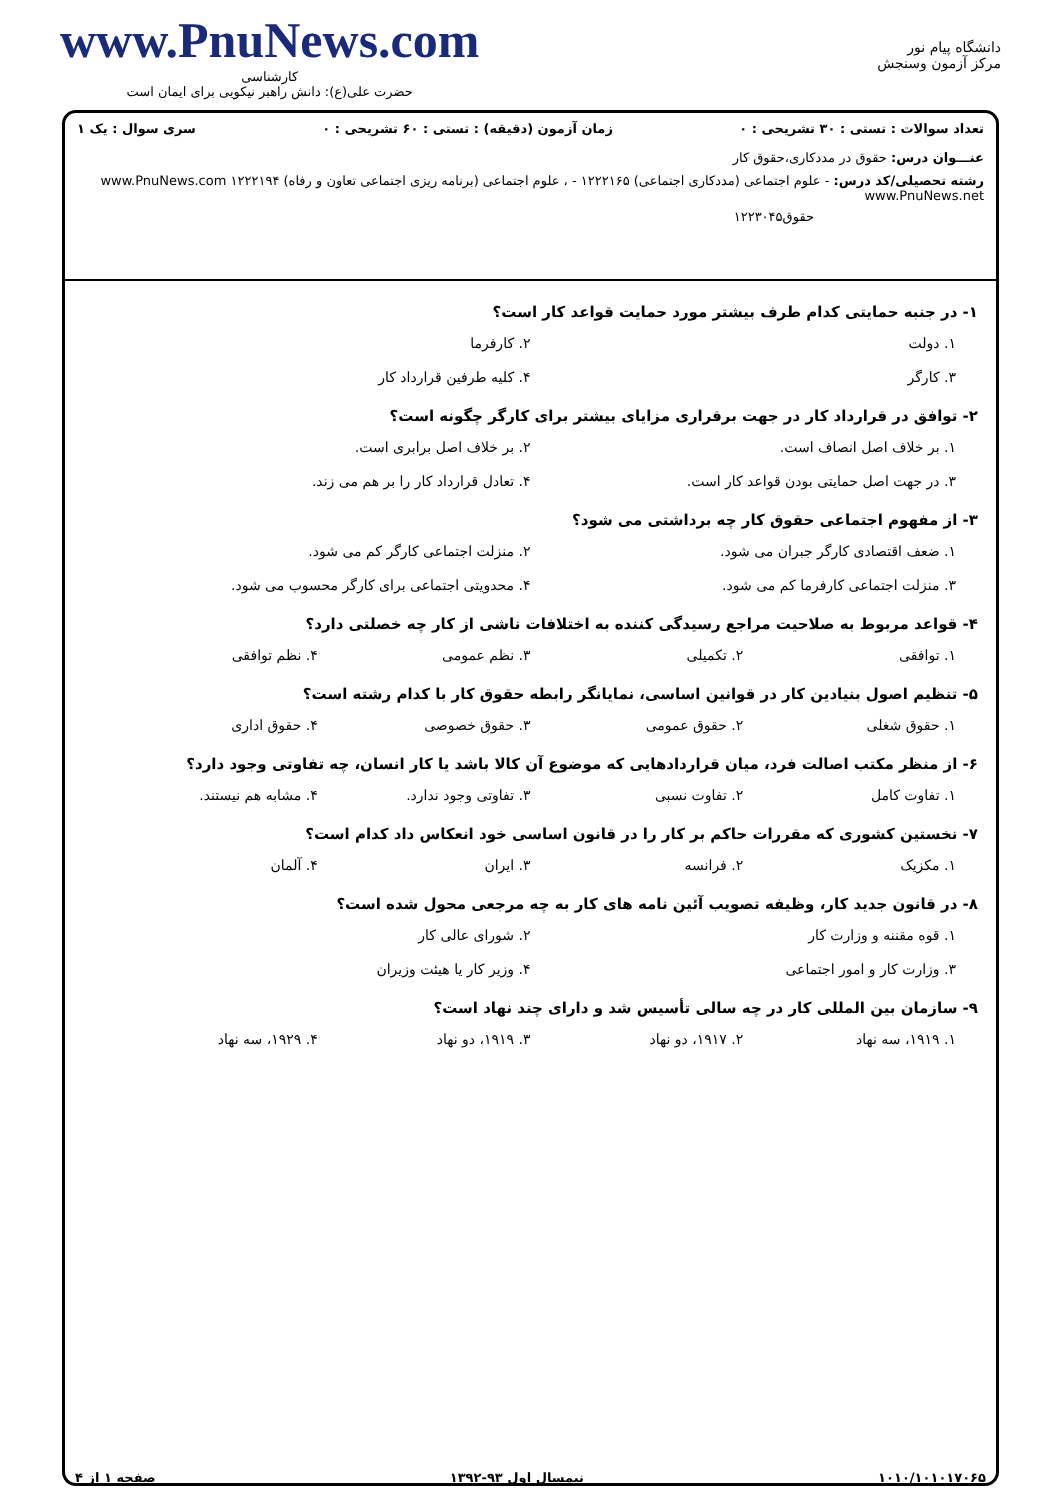دانشگاه پیام نور
مرکز آزمون وسنجش
www.PnuNews.com
کارشناسی
حضرت علی(ع): دانش راهبر نیکویی برای ایمان است
تعداد سوالات : تستی : ۳۰ تشریحی : ۰ زمان آزمون (دقیقه) : تستی : ۶۰ تشریحی : ۰ سری سوال : یک ۱
عنـــوان درس: حقوق در مددکاری،حقوق کار
رشته تحصیلی/کد درس: - علوم اجتماعی (مددکاری اجتماعی) ۱۲۲۲۱۶۵ - ، علوم اجتماعی (برنامه ریزی اجتماعی تعاون و رفاه) ۱۲۲۲۱۹۴ www.PnuNews.com www.PnuNews.net
حقوق۱۲۲۳۰۴۵
۱- در جنبه حمایتی کدام طرف بیشتر مورد حمایت قواعد کار است؟
۱. دولت ۲. کارفرما ۳. کارگر ۴. کلیه طرفین قرارداد کار
۲- توافق در قرارداد کار در جهت برقراری مزایای بیشتر برای کارگر چگونه است؟
۱. بر خلاف اصل انصاف است. ۲. بر خلاف اصل برابری است. ۳. در جهت اصل حمایتی بودن قواعد کار است. ۴. تعادل قرارداد کار را بر هم می زند.
۳- از مفهوم اجتماعی حقوق کار چه برداشتی می شود؟
۱. ضعف اقتصادی کارگر جبران می شود. ۲. منزلت اجتماعی کارگر کم می شود. ۳. منزلت اجتماعی کارفرما کم می شود. ۴. محدویتی اجتماعی برای کارگر محسوب می شود.
۴- قواعد مربوط به صلاحیت مراجع رسیدگی کننده به اختلافات ناشی از کار چه خصلتی دارد؟
۱. توافقی ۲. تکمیلی ۳. نظم عمومی ۴. نظم توافقی
۵- تنظیم اصول بنیادین کار در قوانین اساسی، نمایانگر رابطه حقوق کار با کدام رشته است؟
۱. حقوق شغلی ۲. حقوق عمومی ۳. حقوق خصوصی ۴. حقوق اداری
۶- از منظر مکتب اصالت فرد، میان قراردادهایی که موضوع آن کالا باشد یا کار انسان، چه تفاوتی وجود دارد؟
۱. تفاوت کامل ۲. تفاوت نسبی ۳. تفاوتی وجود ندارد. ۴. مشابه هم نیستند.
۷- نخستین کشوری که مقررات حاکم بر کار را در قانون اساسی خود انعکاس داد کدام است؟
۱. مکزیک ۲. فرانسه ۳. ایران ۴. آلمان
۸- در قانون جدید کار، وظیفه تصویب آئین نامه های کار به چه مرجعی محول شده است؟
۱. قوه مقننه و وزارت کار ۲. شورای عالی کار ۳. وزارت کار و امور اجتماعی ۴. وزیر کار یا هیئت وزیران
۹- سازمان بین المللی کار در چه سالی تأسیس شد و دارای چند نهاد است؟
۱. ۱۹۱۹، سه نهاد ۲. ۱۹۱۷، دو نهاد ۳. ۱۹۱۹، دو نهاد ۴. ۱۹۲۹، سه نهاد
۱۰۱۰/۱۰۱۰۱۷۰۶۵ نیمسال اول ۹۳-۱۳۹۲ صفحه ۱ از ۴